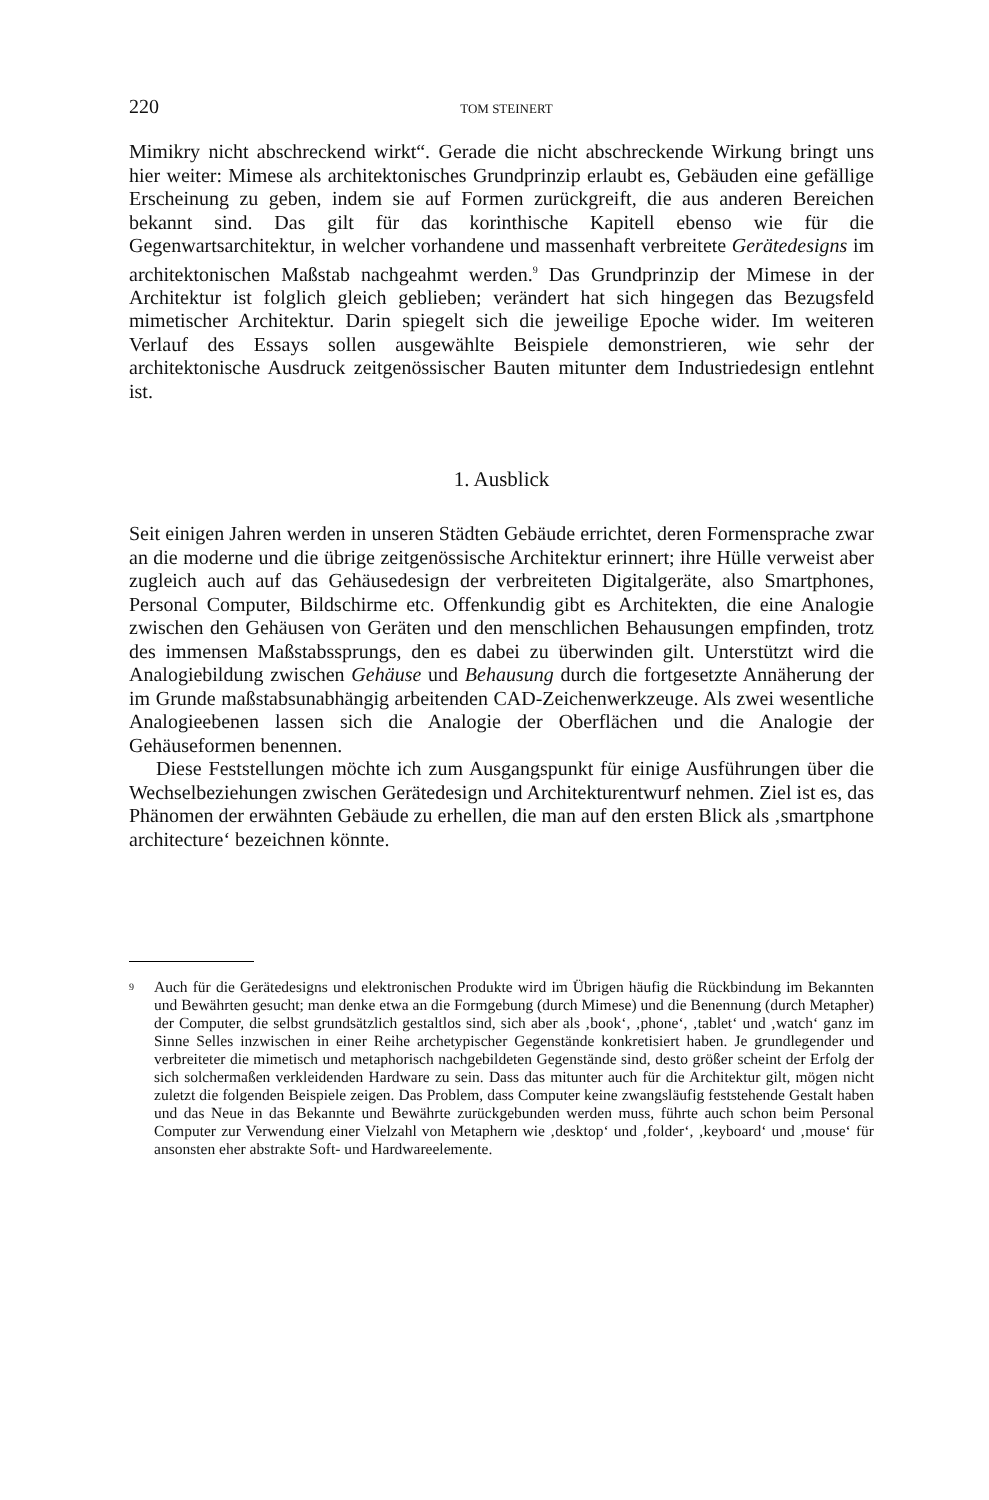220 TOM STEINERT
Mimikry nicht abschreckend wirkt“. Gerade die nicht abschreckende Wirkung bringt uns hier weiter: Mimese als architektonisches Grundprinzip erlaubt es, Gebäuden eine gefällige Erscheinung zu geben, indem sie auf Formen zurückgreift, die aus anderen Bereichen bekannt sind. Das gilt für das korinthische Kapitell ebenso wie für die Gegenwartsarchitektur, in welcher vorhandene und massenhaft verbreitete Gerätedesigns im architektonischen Maßstab nachgeahmt werden.<sup>9</sup> Das Grundprinzip der Mimese in der Architektur ist folglich gleich geblieben; verändert hat sich hingegen das Bezugsfeld mimetischer Architektur. Darin spiegelt sich die jeweilige Epoche wider. Im weiteren Verlauf des Essays sollen ausgewählte Beispiele demonstrieren, wie sehr der architektonische Ausdruck zeitgenössischer Bauten mitunter dem Industriedesign entlehnt ist.
1. Ausblick
Seit einigen Jahren werden in unseren Städten Gebäude errichtet, deren Formensprache zwar an die moderne und die übrige zeitgenössische Architektur erinnert; ihre Hülle verweist aber zugleich auch auf das Gehäusedesign der verbreiteten Digitalgeräte, also Smartphones, Personal Computer, Bildschirme etc. Offenkundig gibt es Architekten, die eine Analogie zwischen den Gehäusen von Geräten und den menschlichen Behausungen empfinden, trotz des immensen Maßstabssprungs, den es dabei zu überwinden gilt. Unterstützt wird die Analogiebildung zwischen Gehäuse und Behausung durch die fortgesetzte Annäherung der im Grunde maßstabsunabhängig arbeitenden CAD-Zeichenwerkzeuge. Als zwei wesentliche Analogieebenen lassen sich die Analogie der Oberflächen und die Analogie der Gehäuseformen benennen.
Diese Feststellungen möchte ich zum Ausgangspunkt für einige Ausführungen über die Wechselbeziehungen zwischen Gerätedesign und Architekturentwurf nehmen. Ziel ist es, das Phänomen der erwähnten Gebäude zu erhellen, die man auf den ersten Blick als ‚smartphone architecture‘ bezeichnen könnte.
<sup>9</sup> Auch für die Gerätedesigns und elektronischen Produkte wird im Übrigen häufig die Rückbindung im Bekannten und Bewährten gesucht; man denke etwa an die Formgebung (durch Mimese) und die Benennung (durch Metapher) der Computer, die selbst grundsätzlich gestaltlos sind, sich aber als ‚book‘, ‚phone‘, ‚tablet‘ und ‚watch‘ ganz im Sinne Selles inzwischen in einer Reihe archetypischer Gegenstände konkretisiert haben. Je grundlegender und verbreiteter die mimetisch und metaphorisch nachgebildeten Gegenstände sind, desto größer scheint der Erfolg der sich solchermaßen verkleidenden Hardware zu sein. Dass das mitunter auch für die Architektur gilt, mögen nicht zuletzt die folgenden Beispiele zeigen. Das Problem, dass Computer keine zwangsläufig feststehende Gestalt haben und das Neue in das Bekannte und Bewährte zurückgebunden werden muss, führte auch schon beim Personal Computer zur Verwendung einer Vielzahl von Metaphern wie ‚desktop‘ und ‚folder‘, ‚keyboard‘ und ‚mouse‘ für ansonsten eher abstrakte Soft- und Hardwareelemente.